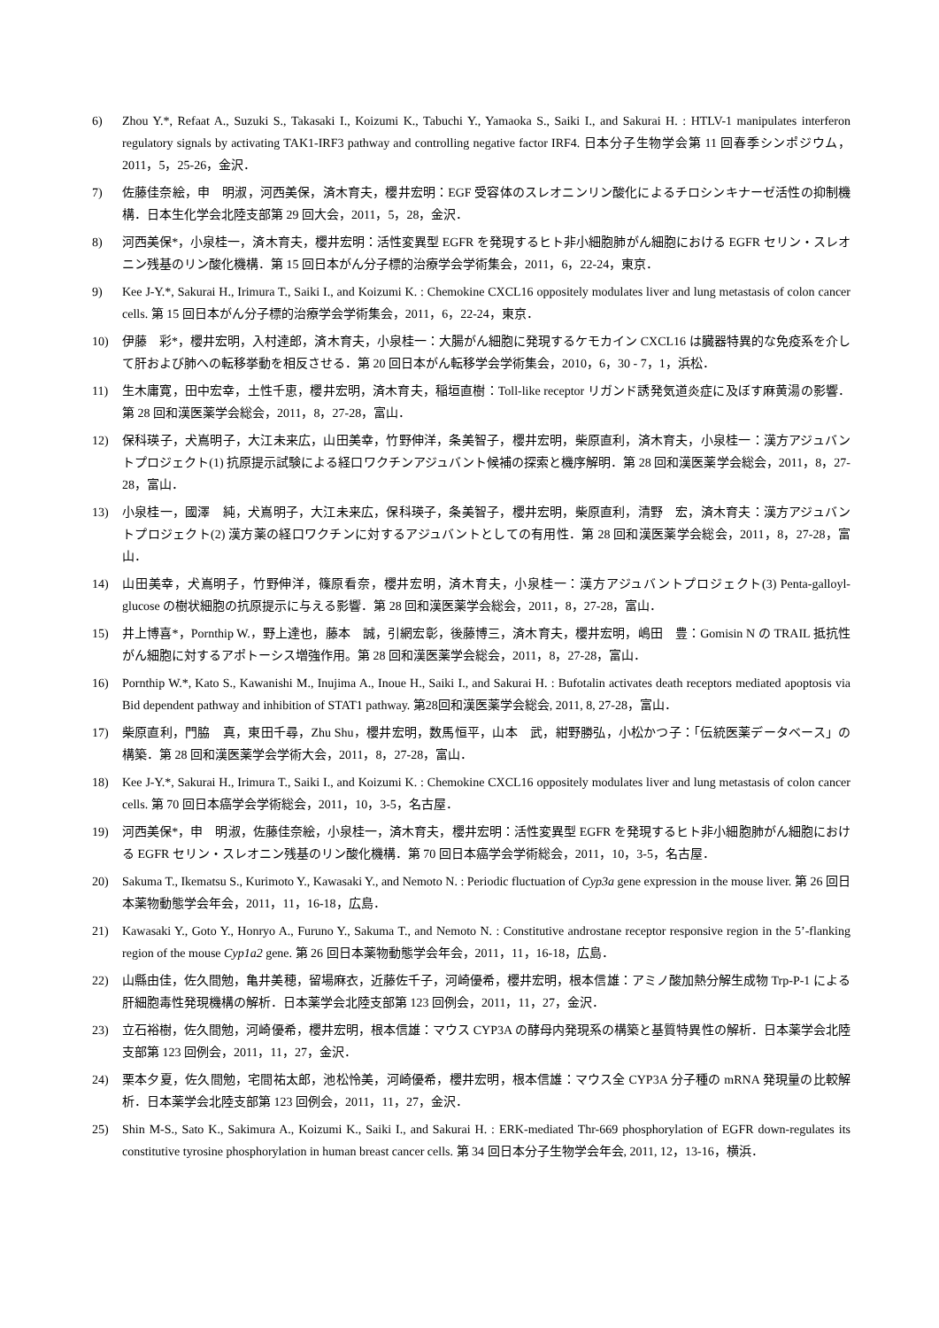6) Zhou Y.*, Refaat A., Suzuki S., Takasaki I., Koizumi K., Tabuchi Y., Yamaoka S., Saiki I., and Sakurai H. : HTLV-1 manipulates interferon regulatory signals by activating TAK1-IRF3 pathway and controlling negative factor IRF4. 日本分子生物学会第 11 回春季シンポジウム，2011，5，25-26，金沢．
7) 佐藤佳奈絵，申　明淑，河西美保，済木育夫，櫻井宏明：EGF 受容体のスレオニンリン酸化によるチロシンキナーゼ活性の抑制機構．日本生化学会北陸支部第 29 回大会，2011，5，28，金沢．
8) 河西美保*，小泉桂一，済木育夫，櫻井宏明：活性変異型 EGFR を発現するヒト非小細胞肺がん細胞における EGFR セリン・スレオニン残基のリン酸化機構．第 15 回日本がん分子標的治療学会学術集会，2011，6，22-24，東京．
9) Kee J-Y.*, Sakurai H., Irimura T., Saiki I., and Koizumi K. : Chemokine CXCL16 oppositely modulates liver and lung metastasis of colon cancer cells. 第 15 回日本がん分子標的治療学会学術集会，2011，6，22-24，東京．
10) 伊藤　彩*，櫻井宏明，入村達郎，済木育夫，小泉桂一：大腸がん細胞に発現するケモカイン CXCL16 は臓器特異的な免疫系を介して肝および肺への転移挙動を相反させる．第 20 回日本がん転移学会学術集会，2010，6，30 - 7，1，浜松．
11) 生木庸寛，田中宏幸，土性千恵，櫻井宏明，済木育夫，稲垣直樹：Toll-like receptor リガンド誘発気道炎症に及ぼす麻黄湯の影響．第 28 回和漢医薬学会総会，2011，8，27-28，富山．
12) 保科瑛子，犬嶌明子，大江未来広，山田美幸，竹野伸洋，条美智子，櫻井宏明，柴原直利，済木育夫，小泉桂一：漢方アジュバントプロジェクト(1) 抗原提示試験による経口ワクチンアジュバント候補の探索と機序解明．第 28 回和漢医薬学会総会，2011，8，27-28，富山．
13) 小泉桂一，國澤　純，犬嶌明子，大江未来広，保科瑛子，条美智子，櫻井宏明，柴原直利，清野　宏，済木育夫：漢方アジュバントプロジェクト(2) 漢方薬の経口ワクチンに対するアジュバントとしての有用性．第 28 回和漢医薬学会総会，2011，8，27-28，富山．
14) 山田美幸，犬嶌明子，竹野伸洋，篠原看奈，櫻井宏明，済木育夫，小泉桂一：漢方アジュバントプロジェクト(3) Penta-galloyl-glucose の樹状細胞の抗原提示に与える影響．第 28 回和漢医薬学会総会，2011，8，27-28，富山．
15) 井上博喜*，Pornthip W.，野上達也，藤本　誠，引網宏彰，後藤博三，済木育夫，櫻井宏明，嶋田　豊：Gomisin N の TRAIL 抵抗性がん細胞に対するアポトーシス増強作用。第 28 回和漢医薬学会総会，2011，8，27-28，富山．
16) Pornthip W.*, Kato S., Kawanishi M., Inujima A., Inoue H., Saiki I., and Sakurai H. : Bufotalin activates death receptors mediated apoptosis via Bid dependent pathway and inhibition of STAT1 pathway. 第28回和漢医薬学会総会, 2011, 8, 27-28，富山．
17) 柴原直利，門脇　真，東田千尋，Zhu Shu，櫻井宏明，数馬恒平，山本　武，紺野勝弘，小松かつ子：「伝統医薬データベース」の構築．第 28 回和漢医薬学会学術大会，2011，8，27-28，富山．
18) Kee J-Y.*, Sakurai H., Irimura T., Saiki I., and Koizumi K. : Chemokine CXCL16 oppositely modulates liver and lung metastasis of colon cancer cells. 第 70 回日本癌学会学術総会，2011，10，3-5，名古屋．
19) 河西美保*，申　明淑，佐藤佳奈絵，小泉桂一，済木育夫，櫻井宏明：活性変異型 EGFR を発現するヒト非小細胞肺がん細胞における EGFR セリン・スレオニン残基のリン酸化機構．第 70 回日本癌学会学術総会，2011，10，3-5，名古屋．
20) Sakuma T., Ikematsu S., Kurimoto Y., Kawasaki Y., and Nemoto N. : Periodic fluctuation of Cyp3a gene expression in the mouse liver. 第 26 回日本薬物動態学会年会，2011，11，16-18，広島．
21) Kawasaki Y., Goto Y., Honryo A., Furuno Y., Sakuma T., and Nemoto N. : Constitutive androstane receptor responsive region in the 5’-flanking region of the mouse Cyp1a2 gene. 第 26 回日本薬物動態学会年会，2011，11，16-18，広島．
22) 山縣由佳，佐久間勉，亀井美穂，留場麻衣，近藤佐千子，河崎優希，櫻井宏明，根本信雄：アミノ酸加熱分解生成物 Trp-P-1 による肝細胞毒性発現機構の解析．日本薬学会北陸支部第 123 回例会，2011，11，27，金沢．
23) 立石裕樹，佐久間勉，河崎優希，櫻井宏明，根本信雄：マウス CYP3A の酵母内発現系の構築と基質特異性の解析．日本薬学会北陸支部第 123 回例会，2011，11，27，金沢．
24) 栗本夕夏，佐久間勉，宅間祐太郎，池松怜美，河崎優希，櫻井宏明，根本信雄：マウス全 CYP3A 分子種の mRNA 発現量の比較解析．日本薬学会北陸支部第 123 回例会，2011，11，27，金沢．
25) Shin M-S., Sato K., Sakimura A., Koizumi K., Saiki I., and Sakurai H. : ERK-mediated Thr-669 phosphorylation of EGFR down-regulates its constitutive tyrosine phosphorylation in human breast cancer cells. 第 34 回日本分子生物学会年会, 2011, 12，13-16，横浜．